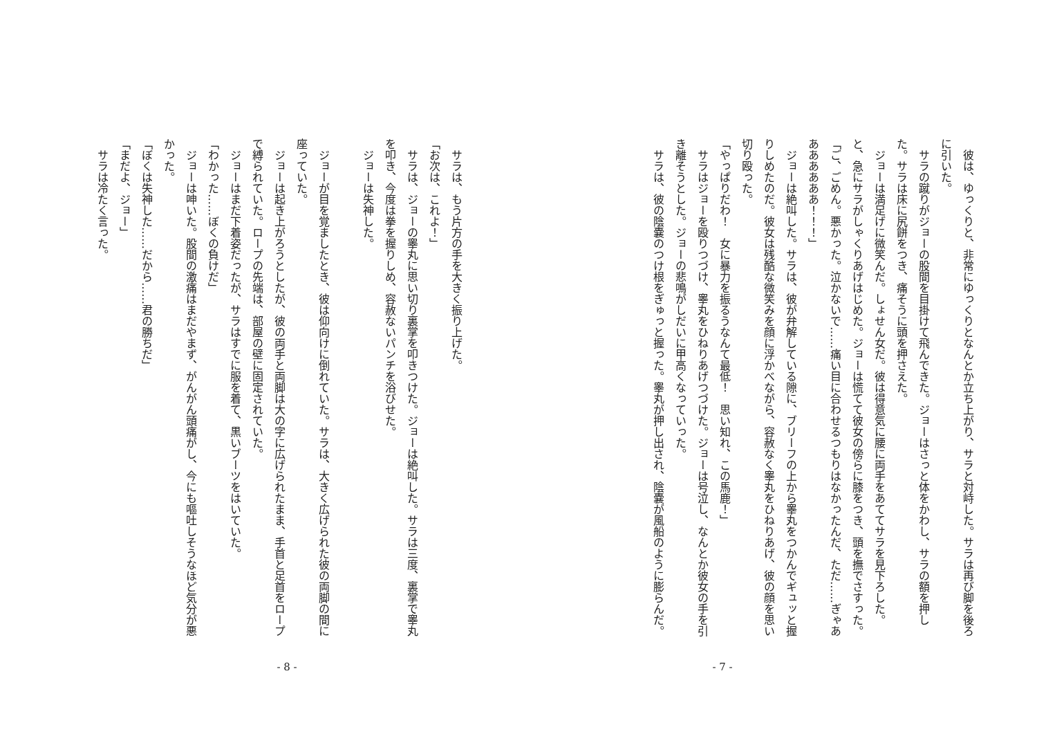彼は、ゆっくりと、非常にゆっくりとなんとか立ち上がり、サラと対峙した。サラは再び脚を後ろに引いた。
　サラの蹴りがジョーの股間を目掛けて飛んできた。ジョーはさっと体をかわし、サラの額を押した。サラは床に尻餅をつき、痛そうに頭を押さえた。
　ジョーは満足げに微笑んだ。しょせん女だ。彼は得意気に腰に両手をあててサラを見下ろした。と、急にサラがしゃくりあげはじめた。ジョーは慌てて彼女の傍らに膝をつき、頭を撫でさすった。
「ご、ごめん。悪かった。泣かないで……痛い目に合わせるつもりはなかったんだ、ただ……ぎゃあああああああ！！！」
　ジョーは絶叫した。サラは、彼が弁解している隙に、ブリーフの上から睾丸をつかんでギュッと握りしめたのだ。彼女は残酷な微笑みを顔に浮かべながら、容赦なく睾丸をひねりあげ、彼の顔を思い切り殴った。
「やっぱりだわ！　女に暴力を振るうなんて最低！　思い知れ、この馬鹿！」
　サラはジョーを殴りつづけ、睾丸をひねりあげつづけた。ジョーは号泣し、なんとか彼女の手を引き離そうとした。ジョーの悲鳴がしだいに甲高くなっていった。
　サラは、彼の陰嚢のつけ根をぎゅっと握った。睾丸が押し出され、陰嚢が風船のように膨らんだ。
- 7 -
　サラは、もう片方の手を大きく振り上げた。
「お次は、これよ！」
　サラは、ジョーの睾丸に思い切り裏掌を叩きつけた。ジョーは絶叫した。サラは三度、裏掌で睾丸を叩き、今度は拳を握りしめ、容赦ないパンチを浴びせた。
　ジョーは失神した。
　
　ジョーが目を覚ましたとき、彼は仰向けに倒れていた。サラは、大きく広げられた彼の両脚の間に座っていた。
　ジョーは起き上がろうとしたが、彼の両手と両脚は大の字に広げられたまま、手首と足首をロープで縛られていた。ロープの先端は、部屋の壁に固定されていた。
　ジョーはまだ下着姿だったが、サラはすでに服を着て、黒いブーツをはいていた。
「わかった……ぼくの負けだ」
　ジョーは呻いた。股間の激痛はまだやまず、がんがん頭痛がし、今にも嘔吐しそうなほど気分が悪かった。
「ぼくは失神した……だから……君の勝ちだ」
「まだよ、ジョー」
　サラは冷たく言った。
- 8 -